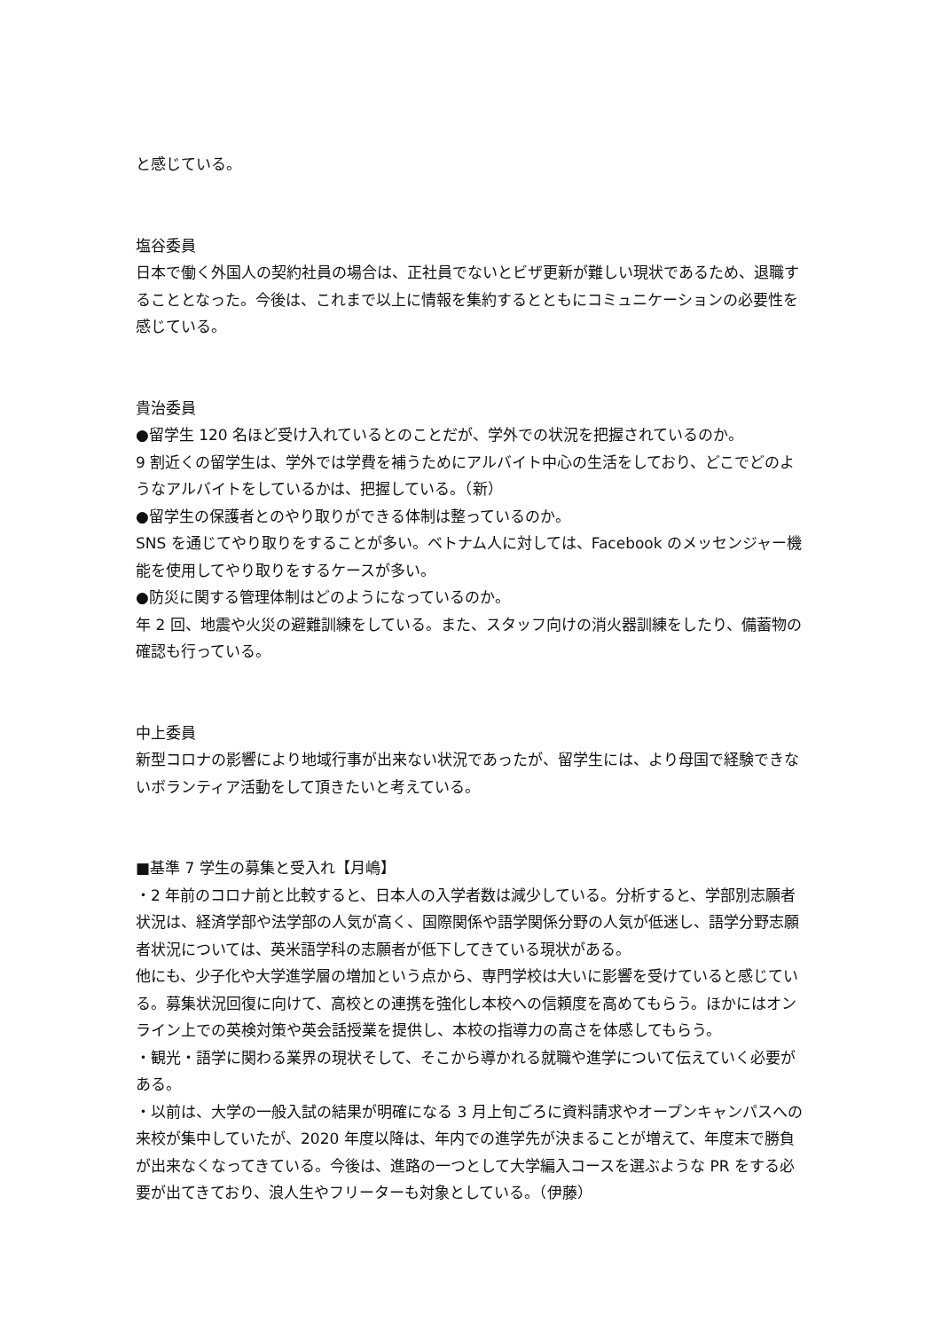と感じている。
塩谷委員
日本で働く外国人の契約社員の場合は、正社員でないとビザ更新が難しい現状であるため、退職することとなった。今後は、これまで以上に情報を集約するとともにコミュニケーションの必要性を感じている。
貴治委員
●留学生 120 名ほど受け入れているとのことだが、学外での状況を把握されているのか。
9 割近くの留学生は、学外では学費を補うためにアルバイト中心の生活をしており、どこでどのようなアルバイトをしているかは、把握している。（新）
●留学生の保護者とのやり取りができる体制は整っているのか。
SNS を通じてやり取りをすることが多い。ベトナム人に対しては、Facebook のメッセンジャー機能を使用してやり取りをするケースが多い。
●防災に関する管理体制はどのようになっているのか。
年 2 回、地震や火災の避難訓練をしている。また、スタッフ向けの消火器訓練をしたり、備蓄物の確認も行っている。
中上委員
新型コロナの影響により地域行事が出来ない状況であったが、留学生には、より母国で経験できないボランティア活動をして頂きたいと考えている。
■基準 7 学生の募集と受入れ【月嶋】
・2 年前のコロナ前と比較すると、日本人の入学者数は減少している。分析すると、学部別志願者状況は、経済学部や法学部の人気が高く、国際関係や語学関係分野の人気が低迷し、語学分野志願者状況については、英米語学科の志願者が低下してきている現状がある。
他にも、少子化や大学進学層の増加という点から、専門学校は大いに影響を受けていると感じている。募集状況回復に向けて、高校との連携を強化し本校への信頼度を高めてもらう。ほかにはオンライン上での英検対策や英会話授業を提供し、本校の指導力の高さを体感してもらう。
・観光・語学に関わる業界の現状そして、そこから導かれる就職や進学について伝えていく必要がある。
・以前は、大学の一般入試の結果が明確になる 3 月上旬ごろに資料請求やオープンキャンパスへの来校が集中していたが、2020 年度以降は、年内での進学先が決まることが増えて、年度末で勝負が出来なくなってきている。今後は、進路の一つとして大学編入コースを選ぶような PR をする必要が出てきており、浪人生やフリーターも対象としている。（伊藤）